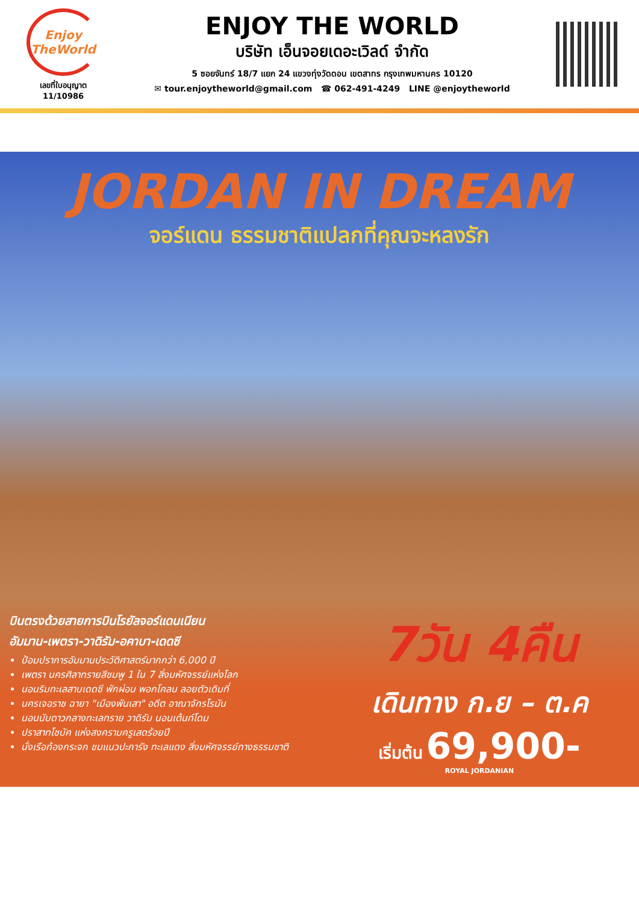Enjoy TheWorld
เลขที่ใบอนุญาต
11/10986
ENJOY THE WORLD
บริษัท เอ็นจอยเดอะเวิลด์ จำกัด
5 ซอยจันทร์ 18/7 แยก 24 แขวงทุ่งวัดดอน เขตสาทร กรุงเทพมหานคร 10120
✉ tour.enjoytheworld@gmail.com ☎ 062-491-4249 LINE @enjoytheworld
JORDAN IN DREAM
จอร์แดน ธรรมชาติแปลกที่คุณจะหลงรัก
บินตรงด้วยสายการบินโรยัลจอร์แดนเนียน
อัมมาน-เพตรา-วาดิรัม-อคาบา-เดดซี
ป้อมปราการอัมมานประวัติศาสตร์มากกว่า 6,000 ปี
เพตรา นครศิลาทรายสีชมพู 1 ใน 7 สิ่งมหัศจรรย์แห่งโลก
นอนริมทะเลสาบเดดซี พักผ่อน พอกโคลน ลอยตัวเดิมที่
นครเจอราช ฉายา "เมืองพันเสา" อดีต อาณาจักรโรมัน
นอนนับดาวกลางทะเลทราย วาดิรัม นอนเต้นท์โดม
ปราสาทโชบัค แห่งสงครามครูเสดร้อยปี
นั่งเรือท้องกระจก ชมแนวปะการัง ทะเลแดง สิ่งมหัศจรรย์ทางธรรมชาติ
7วัน 4คืน
เดินทาง ก.ย – ต.ค
เริ่มต้น 69,900-
ROYAL JORDANIAN